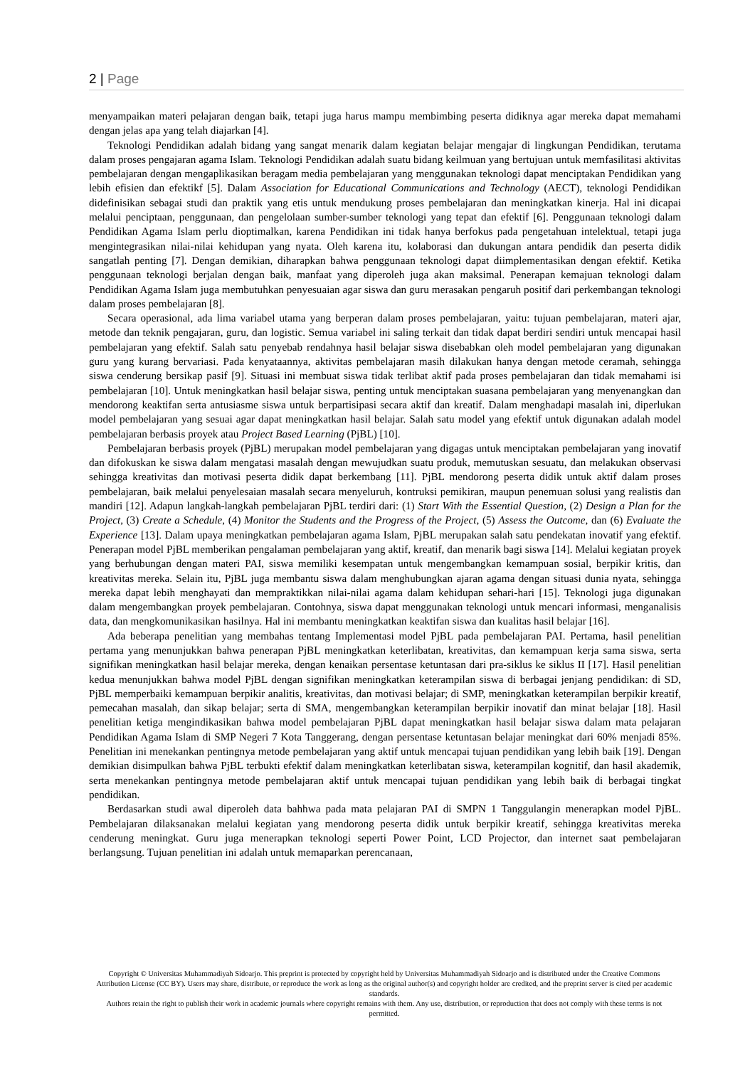2 | Page
menyampaikan materi pelajaran dengan baik, tetapi juga harus mampu membimbing peserta didiknya agar mereka dapat memahami dengan jelas apa yang telah diajarkan [4].
Teknologi Pendidikan adalah bidang yang sangat menarik dalam kegiatan belajar mengajar di lingkungan Pendidikan, terutama dalam proses pengajaran agama Islam. Teknologi Pendidikan adalah suatu bidang keilmuan yang bertujuan untuk memfasilitasi aktivitas pembelajaran dengan mengaplikasikan beragam media pembelajaran yang menggunakan teknologi dapat menciptakan Pendidikan yang lebih efisien dan efektikf [5]. Dalam Association for Educational Communications and Technology (AECT), teknologi Pendidikan didefinisikan sebagai studi dan praktik yang etis untuk mendukung proses pembelajaran dan meningkatkan kinerja. Hal ini dicapai melalui penciptaan, penggunaan, dan pengelolaan sumber-sumber teknologi yang tepat dan efektif [6]. Penggunaan teknologi dalam Pendidikan Agama Islam perlu dioptimalkan, karena Pendidikan ini tidak hanya berfokus pada pengetahuan intelektual, tetapi juga mengintegrasikan nilai-nilai kehidupan yang nyata. Oleh karena itu, kolaborasi dan dukungan antara pendidik dan peserta didik sangatlah penting [7]. Dengan demikian, diharapkan bahwa penggunaan teknologi dapat diimplementasikan dengan efektif. Ketika penggunaan teknologi berjalan dengan baik, manfaat yang diperoleh juga akan maksimal. Penerapan kemajuan teknologi dalam Pendidikan Agama Islam juga membutuhkan penyesuaian agar siswa dan guru merasakan pengaruh positif dari perkembangan teknologi dalam proses pembelajaran [8].
Secara operasional, ada lima variabel utama yang berperan dalam proses pembelajaran, yaitu: tujuan pembelajaran, materi ajar, metode dan teknik pengajaran, guru, dan logistic. Semua variabel ini saling terkait dan tidak dapat berdiri sendiri untuk mencapai hasil pembelajaran yang efektif. Salah satu penyebab rendahnya hasil belajar siswa disebabkan oleh model pembelajaran yang digunakan guru yang kurang bervariasi. Pada kenyataannya, aktivitas pembelajaran masih dilakukan hanya dengan metode ceramah, sehingga siswa cenderung bersikap pasif [9]. Situasi ini membuat siswa tidak terlibat aktif pada proses pembelajaran dan tidak memahami isi pembelajaran [10]. Untuk meningkatkan hasil belajar siswa, penting untuk menciptakan suasana pembelajaran yang menyenangkan dan mendorong keaktifan serta antusiasme siswa untuk berpartisipasi secara aktif dan kreatif. Dalam menghadapi masalah ini, diperlukan model pembelajaran yang sesuai agar dapat meningkatkan hasil belajar. Salah satu model yang efektif untuk digunakan adalah model pembelajaran berbasis proyek atau Project Based Learning (PjBL) [10].
Pembelajaran berbasis proyek (PjBL) merupakan model pembelajaran yang digagas untuk menciptakan pembelajaran yang inovatif dan difokuskan ke siswa dalam mengatasi masalah dengan mewujudkan suatu produk, memutuskan sesuatu, dan melakukan observasi sehingga kreativitas dan motivasi peserta didik dapat berkembang [11]. PjBL mendorong peserta didik untuk aktif dalam proses pembelajaran, baik melalui penyelesaian masalah secara menyeluruh, kontruksi pemikiran, maupun penemuan solusi yang realistis dan mandiri [12]. Adapun langkah-langkah pembelajaran PjBL terdiri dari: (1) Start With the Essential Question, (2) Design a Plan for the Project, (3) Create a Schedule, (4) Monitor the Students and the Progress of the Project, (5) Assess the Outcome, dan (6) Evaluate the Experience [13]. Dalam upaya meningkatkan pembelajaran agama Islam, PjBL merupakan salah satu pendekatan inovatif yang efektif. Penerapan model PjBL memberikan pengalaman pembelajaran yang aktif, kreatif, dan menarik bagi siswa [14]. Melalui kegiatan proyek yang berhubungan dengan materi PAI, siswa memiliki kesempatan untuk mengembangkan kemampuan sosial, berpikir kritis, dan kreativitas mereka. Selain itu, PjBL juga membantu siswa dalam menghubungkan ajaran agama dengan situasi dunia nyata, sehingga mereka dapat lebih menghayati dan mempraktikkan nilai-nilai agama dalam kehidupan sehari-hari [15]. Teknologi juga digunakan dalam mengembangkan proyek pembelajaran. Contohnya, siswa dapat menggunakan teknologi untuk mencari informasi, menganalisis data, dan mengkomunikasikan hasilnya. Hal ini membantu meningkatkan keaktifan siswa dan kualitas hasil belajar [16].
Ada beberapa penelitian yang membahas tentang Implementasi model PjBL pada pembelajaran PAI. Pertama, hasil penelitian pertama yang menunjukkan bahwa penerapan PjBL meningkatkan keterlibatan, kreativitas, dan kemampuan kerja sama siswa, serta signifikan meningkatkan hasil belajar mereka, dengan kenaikan persentase ketuntasan dari pra-siklus ke siklus II [17]. Hasil penelitian kedua menunjukkan bahwa model PjBL dengan signifikan meningkatkan keterampilan siswa di berbagai jenjang pendidikan: di SD, PjBL memperbaiki kemampuan berpikir analitis, kreativitas, dan motivasi belajar; di SMP, meningkatkan keterampilan berpikir kreatif, pemecahan masalah, dan sikap belajar; serta di SMA, mengembangkan keterampilan berpikir inovatif dan minat belajar [18]. Hasil penelitian ketiga mengindikasikan bahwa model pembelajaran PjBL dapat meningkatkan hasil belajar siswa dalam mata pelajaran Pendidikan Agama Islam di SMP Negeri 7 Kota Tanggerang, dengan persentase ketuntasan belajar meningkat dari 60% menjadi 85%. Penelitian ini menekankan pentingnya metode pembelajaran yang aktif untuk mencapai tujuan pendidikan yang lebih baik [19]. Dengan demikian disimpulkan bahwa PjBL terbukti efektif dalam meningkatkan keterlibatan siswa, keterampilan kognitif, dan hasil akademik, serta menekankan pentingnya metode pembelajaran aktif untuk mencapai tujuan pendidikan yang lebih baik di berbagai tingkat pendidikan.
Berdasarkan studi awal diperoleh data bahhwa pada mata pelajaran PAI di SMPN 1 Tanggulangin menerapkan model PjBL. Pembelajaran dilaksanakan melalui kegiatan yang mendorong peserta didik untuk berpikir kreatif, sehingga kreativitas mereka cenderung meningkat. Guru juga menerapkan teknologi seperti Power Point, LCD Projector, dan internet saat pembelajaran berlangsung. Tujuan penelitian ini adalah untuk memaparkan perencanaan,
Copyright © Universitas Muhammadiyah Sidoarjo. This preprint is protected by copyright held by Universitas Muhammadiyah Sidoarjo and is distributed under the Creative Commons Attribution License (CC BY). Users may share, distribute, or reproduce the work as long as the original author(s) and copyright holder are credited, and the preprint server is cited per academic standards.
Authors retain the right to publish their work in academic journals where copyright remains with them. Any use, distribution, or reproduction that does not comply with these terms is not permitted.